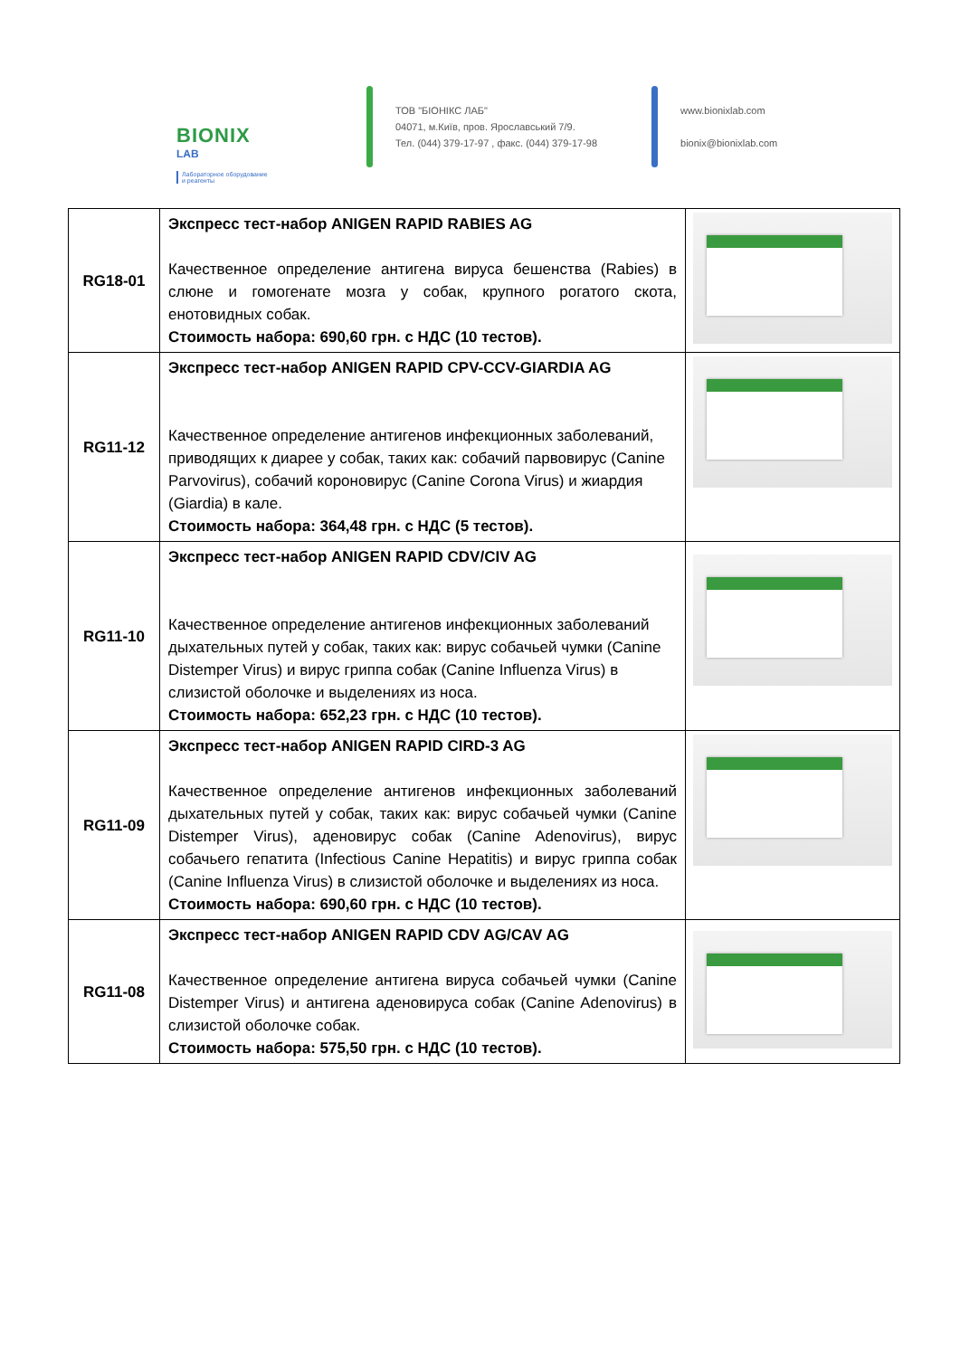BIONIX
LAB
Лабораторное оборудование
и реагенты
ТОВ "БІОНІКС ЛАБ"
04071, м.Київ, пров. Ярославський 7/9.
Тел. (044) 379-17-97 , факс. (044) 379-17-98
www.bionixlab.com
bionix@bionixlab.com
| RG18-01 | Экспресс тест-набор ANIGEN RAPID RABIES AG Качественное определение антигена вируса бешенства (Rabies) в слюне и гомогенате мозга у собак, крупного рогатого скота, енотовидных собак. Стоимость набора: 690,60 грн. с НДС (10 тестов). | |
| RG11-12 | Экспресс тест-набор ANIGEN RAPID CPV-CCV-GIARDIA AG Качественное определение антигенов инфекционных заболеваний, приводящих к диарее у собак, таких как: собачий парвовирус (Canine Parvovirus), собачий короновирус (Canine Corona Virus) и жиардия (Giardia) в кале. Стоимость набора: 364,48 грн. с НДС (5 тестов). | |
| RG11-10 | Экспресс тест-набор ANIGEN RAPID CDV/CIV AG Качественное определение антигенов инфекционных заболеваний дыхательных путей у собак, таких как: вирус собачьей чумки (Canine Distemper Virus) и вирус гриппа собак (Canine Influenza Virus) в слизистой оболочке и выделениях из носа. Стоимость набора: 652,23 грн. с НДС (10 тестов). | |
| RG11-09 | Экспресс тест-набор ANIGEN RAPID CIRD-3 AG Качественное определение антигенов инфекционных заболеваний дыхательных путей у собак, таких как: вирус собачьей чумки (Canine Distemper Virus), аденовирус собак (Canine Adenovirus), вирус собачьего гепатита (Infectious Canine Hepatitis) и вирус гриппа собак (Canine Influenza Virus) в слизистой оболочке и выделениях из носа. Стоимость набора: 690,60 грн. с НДС (10 тестов). | |
| RG11-08 | Экспресс тест-набор ANIGEN RAPID CDV AG/CAV AG Качественное определение антигена вируса собачьей чумки (Canine Distemper Virus) и антигена аденовируса собак (Canine Adenovirus) в слизистой оболочке собак. Стоимость набора: 575,50 грн. с НДС (10 тестов). | |